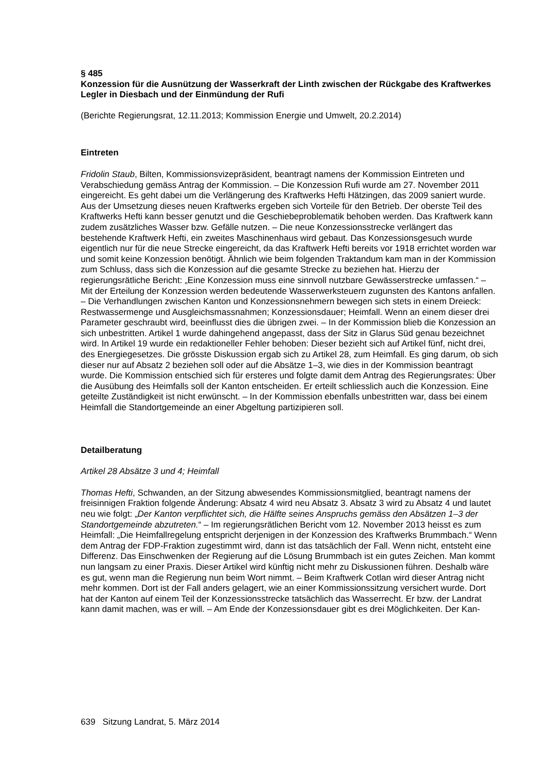§ 485
Konzession für die Ausnützung der Wasserkraft der Linth zwischen der Rückgabe des Kraftwerkes Legler in Diesbach und der Einmündung der Rufi
(Berichte Regierungsrat, 12.11.2013; Kommission Energie und Umwelt, 20.2.2014)
Eintreten
Fridolin Staub, Bilten, Kommissionsvizepräsident, beantragt namens der Kommission Eintreten und Verabschiedung gemäss Antrag der Kommission. – Die Konzession Rufi wurde am 27. November 2011 eingereicht. Es geht dabei um die Verlängerung des Kraftwerks Hefti Hätzingen, das 2009 saniert wurde. Aus der Umsetzung dieses neuen Kraftwerks ergeben sich Vorteile für den Betrieb. Der oberste Teil des Kraftwerks Hefti kann besser genutzt und die Geschiebeproblematik behoben werden. Das Kraftwerk kann zudem zusätzliches Wasser bzw. Gefälle nutzen. – Die neue Konzessionsstrecke verlängert das bestehende Kraftwerk Hefti, ein zweites Maschinenhaus wird gebaut. Das Konzessionsgesuch wurde eigentlich nur für die neue Strecke eingereicht, da das Kraftwerk Hefti bereits vor 1918 errichtet worden war und somit keine Konzession benötigt. Ähnlich wie beim folgenden Traktandum kam man in der Kommission zum Schluss, dass sich die Konzession auf die gesamte Strecke zu beziehen hat. Hierzu der regierungsrätliche Bericht: „Eine Konzession muss eine sinnvoll nutzbare Gewässerstrecke umfassen.“ – Mit der Erteilung der Konzession werden bedeutende Wasserwerksteuern zugunsten des Kantons anfallen. – Die Verhandlungen zwischen Kanton und Konzessionsnehmern bewegen sich stets in einem Dreieck: Restwassermenge und Ausgleichsmassnahmen; Konzessionsdauer; Heimfall. Wenn an einem dieser drei Parameter geschraubt wird, beeinflusst dies die übrigen zwei. – In der Kommission blieb die Konzession an sich unbestritten. Artikel 1 wurde dahingehend angepasst, dass der Sitz in Glarus Süd genau bezeichnet wird. In Artikel 19 wurde ein redaktioneller Fehler behoben: Dieser bezieht sich auf Artikel fünf, nicht drei, des Energiegesetzes. Die grösste Diskussion ergab sich zu Artikel 28, zum Heimfall. Es ging darum, ob sich dieser nur auf Absatz 2 beziehen soll oder auf die Absätze 1–3, wie dies in der Kommission beantragt wurde. Die Kommission entschied sich für ersteres und folgte damit dem Antrag des Regierungsrates: Über die Ausübung des Heimfalls soll der Kanton entscheiden. Er erteilt schliesslich auch die Konzession. Eine geteilte Zuständigkeit ist nicht erwünscht. – In der Kommission ebenfalls unbestritten war, dass bei einem Heimfall die Standortgemeinde an einer Abgeltung partizipieren soll.
Detailberatung
Artikel 28 Absätze 3 und 4; Heimfall
Thomas Hefti, Schwanden, an der Sitzung abwesendes Kommissionsmitglied, beantragt namens der freisinnigen Fraktion folgende Änderung: Absatz 4 wird neu Absatz 3. Absatz 3 wird zu Absatz 4 und lautet neu wie folgt: „Der Kanton verpflichtet sich, die Hälfte seines Anspruchs gemäss den Absätzen 1–3 der Standortgemeinde abzutreten.“ – Im regierungsrätlichen Bericht vom 12. November 2013 heisst es zum Heimfall: „Die Heimfallregelung entspricht derjenigen in der Konzession des Kraftwerks Brummbach.“ Wenn dem Antrag der FDP-Fraktion zugestimmt wird, dann ist das tatsächlich der Fall. Wenn nicht, entsteht eine Differenz. Das Einschwenken der Regierung auf die Lösung Brummbach ist ein gutes Zeichen. Man kommt nun langsam zu einer Praxis. Dieser Artikel wird künftig nicht mehr zu Diskussionen führen. Deshalb wäre es gut, wenn man die Regierung nun beim Wort nimmt. – Beim Kraftwerk Cotlan wird dieser Antrag nicht mehr kommen. Dort ist der Fall anders gelagert, wie an einer Kommissionssitzung versichert wurde. Dort hat der Kanton auf einem Teil der Konzessionsstrecke tatsächlich das Wasserrecht. Er bzw. der Landrat kann damit machen, was er will. – Am Ende der Konzessionsdauer gibt es drei Möglichkeiten. Der Kan-
639 Sitzung Landrat, 5. März 2014